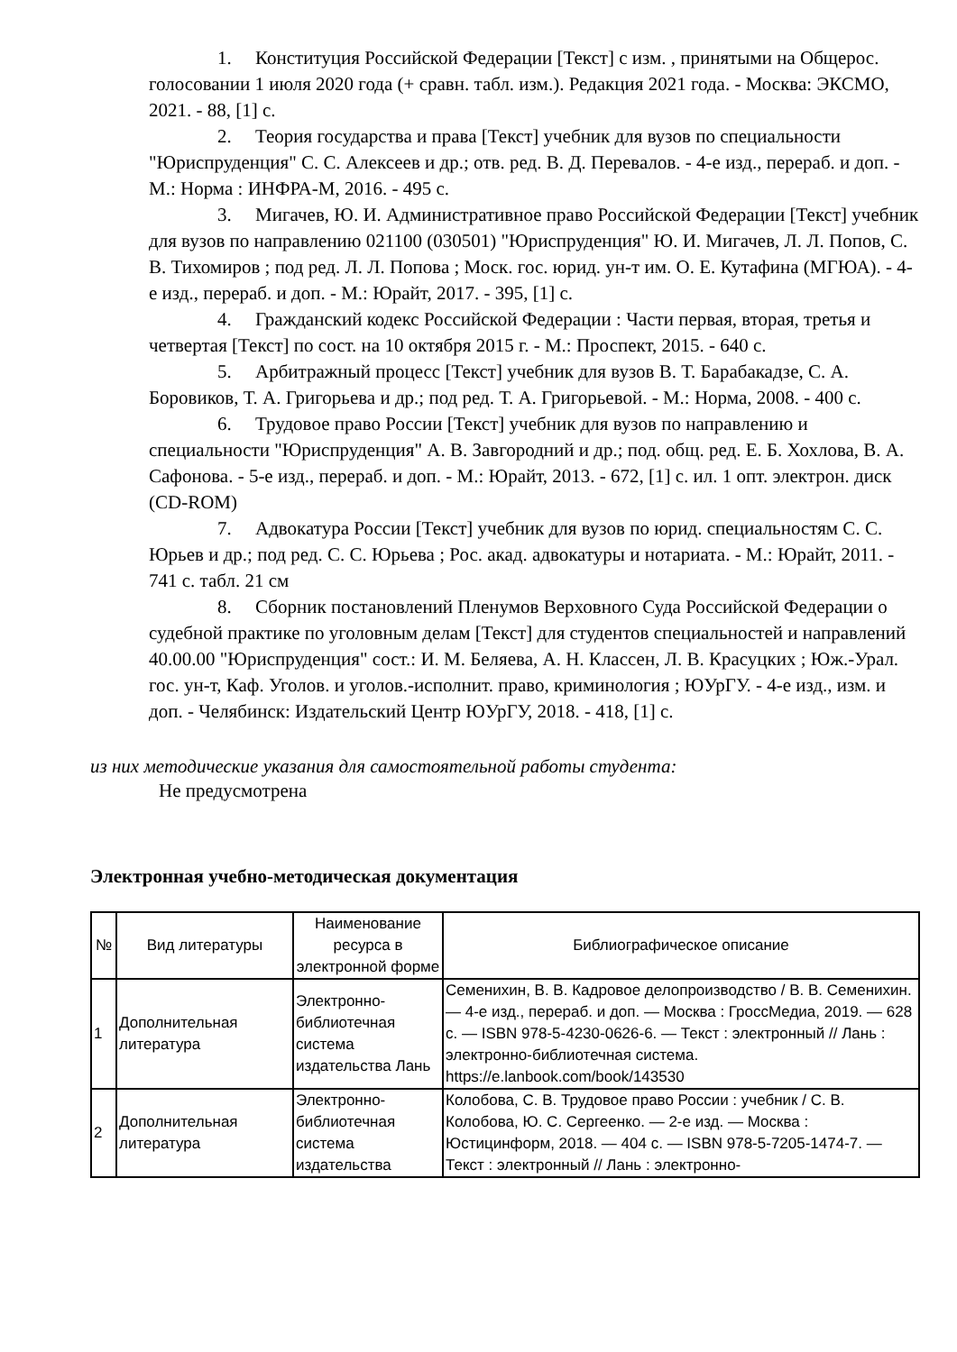1. Конституция Российской Федерации [Текст] с изм. , принятыми на Общерос. голосовании 1 июля 2020 года (+ сравн. табл. изм.). Редакция 2021 года. - Москва: ЭКСМО, 2021. - 88, [1] с.
2. Теория государства и права [Текст] учебник для вузов по специальности "Юриспруденция" С. С. Алексеев и др.; отв. ред. В. Д. Перевалов. - 4-е изд., перераб. и доп. - М.: Норма : ИНФРА-М, 2016. - 495 с.
3. Мигачев, Ю. И. Административное право Российской Федерации [Текст] учебник для вузов по направлению 021100 (030501) "Юриспруденция" Ю. И. Мигачев, Л. Л. Попов, С. В. Тихомиров ; под ред. Л. Л. Попова ; Моск. гос. юрид. ун-т им. О. Е. Кутафина (МГЮА). - 4-е изд., перераб. и доп. - М.: Юрайт, 2017. - 395, [1] с.
4. Гражданский кодекс Российской Федерации : Части первая, вторая, третья и четвертая [Текст] по сост. на 10 октября 2015 г. - М.: Проспект, 2015. - 640 с.
5. Арбитражный процесс [Текст] учебник для вузов В. Т. Барабакадзе, С. А. Боровиков, Т. А. Григорьева и др.; под ред. Т. А. Григорьевой. - М.: Норма, 2008. - 400 с.
6. Трудовое право России [Текст] учебник для вузов по направлению и специальности "Юриспруденция" А. В. Завгородний и др.; под. общ. ред. Е. Б. Хохлова, В. А. Сафонова. - 5-е изд., перераб. и доп. - М.: Юрайт, 2013. - 672, [1] с. ил. 1 опт. электрон. диск (CD-ROM)
7. Адвокатура России [Текст] учебник для вузов по юрид. специальностям С. С. Юрьев и др.; под ред. С. С. Юрьева ; Рос. акад. адвокатуры и нотариата. - М.: Юрайт, 2011. - 741 с. табл. 21 см
8. Сборник постановлений Пленумов Верховного Суда Российской Федерации о судебной практике по уголовным делам [Текст] для студентов специальностей и направлений 40.00.00 "Юриспруденция" сост.: И. М. Беляева, А. Н. Классен, Л. В. Красуцких ; Юж.-Урал. гос. ун-т, Каф. Уголов. и уголов.-исполнит. право, криминология ; ЮУрГУ. - 4-е изд., изм. и доп. - Челябинск: Издательский Центр ЮУрГУ, 2018. - 418, [1] с.
из них методические указания для самостоятельной работы студента:
Не предусмотрена
Электронная учебно-методическая документация
| № | Вид литературы | Наименование ресурса в электронной форме | Библиографическое описание |
| --- | --- | --- | --- |
| 1 | Дополнительная литература | Электронно-библиотечная система издательства Лань | Семенихин, В. В. Кадровое делопроизводство / В. В. Семенихин. — 4-е изд., перераб. и доп. — Москва : ГроссМедиа, 2019. — 628 с. — ISBN 978-5-4230-0626-6. — Текст : электронный // Лань : электронно-библиотечная система. https://e.lanbook.com/book/143530 |
| 2 | Дополнительная литература | Электронно-библиотечная система издательства | Колобова, С. В. Трудовое право России : учебник / С. В. Колобова, Ю. С. Сергеенко. — 2-е изд. — Москва : Юстицинформ, 2018. — 404 с. — ISBN 978-5-7205-1474-7. — Текст : электронный // Лань : электронно- |